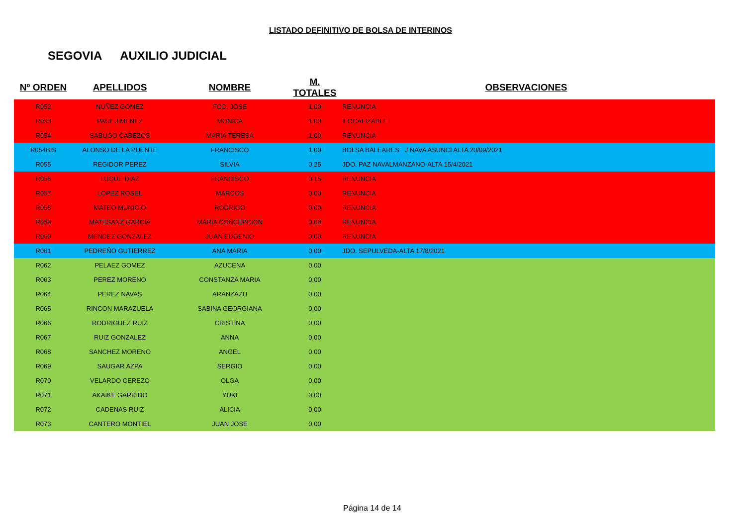LISTADO DEFINITIVO DE BOLSA DE INTERINOS
SEGOVIA AUXILIO JUDICIAL
| Nº ORDEN | APELLIDOS | NOMBRE | M. TOTALES | OBSERVACIONES |
| --- | --- | --- | --- | --- |
| R052 | NUÑEZ GOMEZ | FCO. JOSE | 1,00 | RENUNCIA |
| R053 | PAUL JIMENEZ | MONICA | 1,00 | ILOCALIZABLE |
| R054 | SABUGO CABEZOS | MARIA TERESA | 1,00 | RENUNCIA |
| R054BIS | ALONSO DE LA PUENTE | FRANCISCO | 1,00 | BOLSA BALEARES J NAVA ASUNCI ALTA 20/09/2021 |
| R055 | REGIDOR PEREZ | SILVIA | 0,25 | JDO. PAZ NAVALMANZANO-ALTA 15/4/2021 |
| R056 | LUQUE DIAZ | FRANCISCO | 0,15 | RENUNCIA |
| R057 | LOPEZ ROSEL | MARCOS | 0,00 | RENUNCIA |
| R058 | MATEO MUNICIO | RODRIGO | 0,00 | RENUNCIA |
| R059 | MATESANZ GARCIA | MARIA CONCEPCION | 0,00 | RENUNCIA |
| R060 | MENDEZ GONZALEZ | JUAN EUGENIO | 0,00 | RENUNCIA |
| R061 | PEDREÑO GUTIERREZ | ANA MARIA | 0,00 | JDO. SEPULVEDA-ALTA 17/8/2021 |
| R062 | PELAEZ GOMEZ | AZUCENA | 0,00 | |
| R063 | PEREZ MORENO | CONSTANZA MARIA | 0,00 | |
| R064 | PEREZ NAVAS | ARANZAZU | 0,00 | |
| R065 | RINCON MARAZUELA | SABINA GEORGIANA | 0,00 | |
| R066 | RODRIGUEZ RUIZ | CRISTINA | 0,00 | |
| R067 | RUIZ GONZALEZ | ANNA | 0,00 | |
| R068 | SANCHEZ MORENO | ANGEL | 0,00 | |
| R069 | SAUGAR AZPA | SERGIO | 0,00 | |
| R070 | VELARDO CEREZO | OLGA | 0,00 | |
| R071 | AKAIKE GARRIDO | YUKI | 0,00 | |
| R072 | CADENAS RUIZ | ALICIA | 0,00 | |
| R073 | CANTERO MONTIEL | JUAN JOSE | 0,00 | |
Página 14 de 14